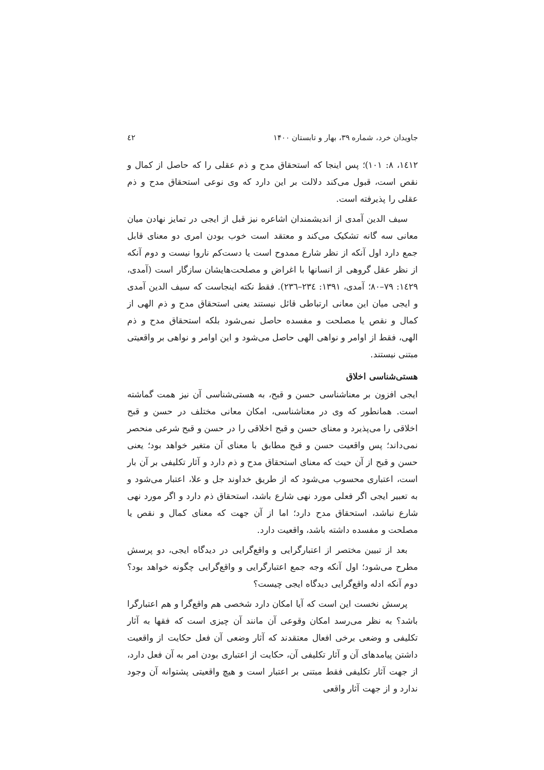جاویدان خرد، شماره ۳۹، بهار و تابستان ۱۴۰۰ ٤٢
١٤١٢، ٨: ١٠١)؛ پس اینجا که استحقاق مدح و ذم عقلی را که حاصل از کمال و نقص است، قبول می‌کند دلالت بر این دارد که وی نوعی استحقاق مدح و ذم عقلی را پذیرفته است.
سیف الدین آمدی از اندیشمندان اشاعره نیز قبل از ایجی در تمایز نهادن میان معانی سه گانه تشکیک می‌کند و معتقد است خوب بودن امری دو معنای قابل جمع دارد اول آنکه از نظر شارع ممدوح است یا دست‌کم ناروا نیست و دوم آنکه از نظر عقل گروهی از انسانها با اغراض و مصلحت‌هایشان سازگار است (آمدی، ١٤٢٩: ٧٩–٨٠؛ آمدی، ١٣٩١: ٢٣٤–٢٣٦). فقط نکته اینجاست که سیف الدین آمدی و ایجی میان این معانی ارتباطی قائل نیستند یعنی استحقاق مدح و ذم الهی از کمال و نقص یا مصلحت و مفسده حاصل نمی‌شود بلکه استحقاق مدح و ذم الهی، فقط از اوامر و نواهی الهی حاصل می‌شود و این اوامر و نواهی بر واقعیتی مبتنی نیستند.
هستی‌شناسی اخلاق
ایجی افزون بر معناشناسی حسن و قبح، به هستی‌شناسی آن نیز همت گماشته است. همانطور که وی در معناشناسی، امکان معانی مختلف در حسن و قبح اخلاقی را می‌پذیرد و معنای حسن و قبح اخلاقی را در حسن و قبح شرعی منحصر نمی‌داند؛ پس واقعیت حسن و قبح مطابق با معنای آن متغیر خواهد بود؛ یعنی حسن و قبح از آن حیث که معنای استحقاق مدح و ذم دارد و آثار تکلیفی بر آن بار است، اعتباری محسوب می‌شود که از طریق خداوند جل و علا، اعتبار می‌شود و به تعبیر ایجی اگر فعلی مورد نهی شارع باشد، استحقاق ذم دارد و اگر مورد نهی شارع نباشد، استحقاق مدح دارد؛ اما از آن جهت که معنای کمال و نقص یا مصلحت و مفسده داشته باشد، واقعیت دارد.
بعد از تبیین مختصر از اعتبارگرایی و واقع‌گرایی در دیدگاه ایجی، دو پرسش مطرح می‌شود؛ اول آنکه وجه جمع اعتبارگرایی و واقع‌گرایی چگونه خواهد بود؟ دوم آنکه ادله واقع‌گرایی دیدگاه ایجی چیست؟
پرسش نخست این است که آیا امکان دارد شخصی هم واقع‌گرا و هم اعتبارگرا باشد؟ به نظر می‌رسد امکان وقوعی آن مانند آن چیزی است که فقها به آثار تکلیفی و وضعی برخی افعال معتقدند که آثار وضعی آن فعل حکایت از واقعیت داشتن پیامدهای آن و آثار تکلیفی آن، حکایت از اعتباری بودن امر به آن فعل دارد، از جهت آثار تکلیفی فقط مبتنی بر اعتبار است و هیچ واقعیتی پشتوانه آن وجود ندارد و از جهت آثار واقعی